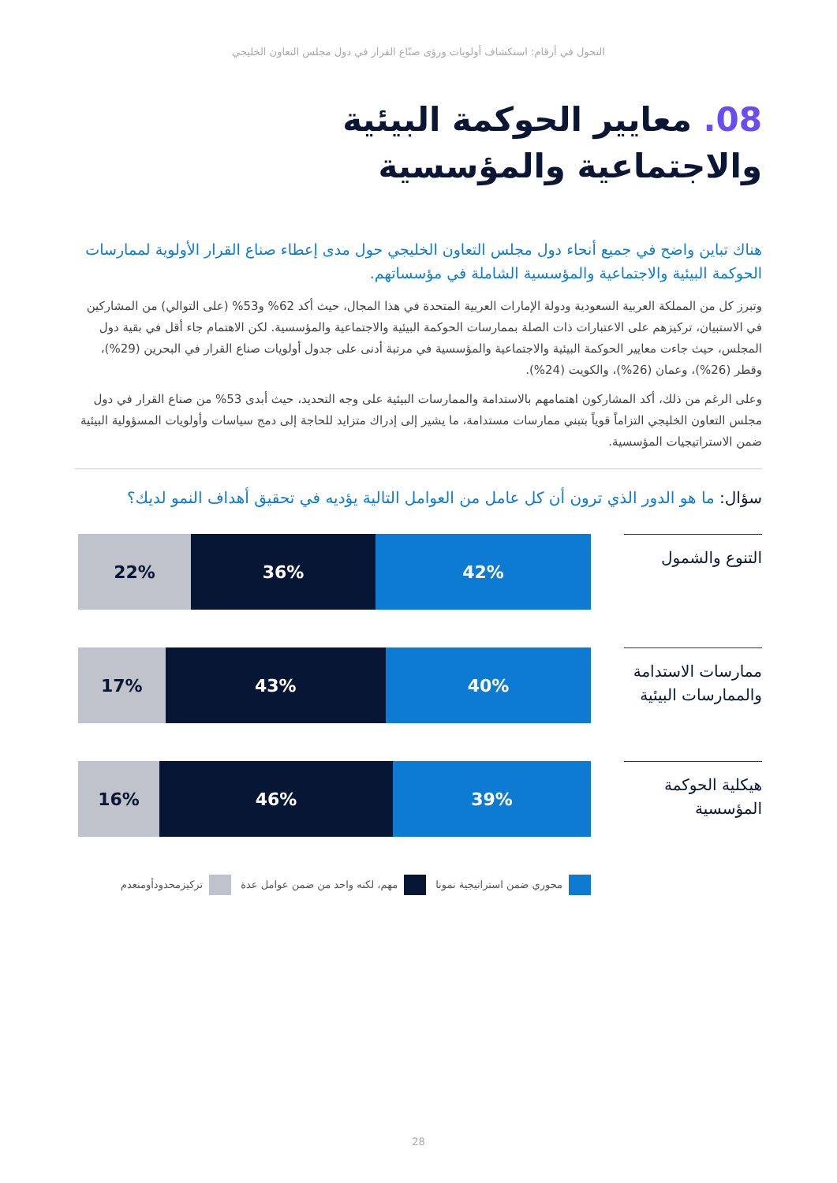التحول في أرقام: استكشاف أولويات ورؤى صنّاع القرار في دول مجلس التعاون الخليجي
08. معايير الحوكمة البيئية
والاجتماعية والمؤسسية
هناك تباين واضح في جميع أنحاء دول مجلس التعاون الخليجي حول مدى إعطاء صناع القرار الأولوية لممارسات الحوكمة البيئية والاجتماعية والمؤسسية الشاملة في مؤسساتهم.
وتبرز كل من المملكة العربية السعودية ودولة الإمارات العربية المتحدة في هذا المجال، حيث أكد 62% و53% (على التوالي) من المشاركين في الاستبيان، تركيزهم على الاعتبارات ذات الصلة بممارسات الحوكمة البيئية والاجتماعية والمؤسسية. لكن الاهتمام جاء أقل في بقية دول المجلس، حيث جاءت معايير الحوكمة البيئية والاجتماعية والمؤسسية في مرتبة أدنى على جدول أولويات صناع القرار في البحرين (29%)، وقطر (26%)، وعمان (26%)، والكويت (24%).
وعلى الرغم من ذلك، أكد المشاركون اهتمامهم بالاستدامة والممارسات البيئية على وجه التحديد، حيث أبدى 53% من صناع القرار في دول مجلس التعاون الخليجي التزاماً قوياً بتبني ممارسات مستدامة، ما يشير إلى إدراك متزايد للحاجة إلى دمج سياسات وأولويات المسؤولية البيئية ضمن الاستراتيجيات المؤسسية.
سؤال: ما هو الدور الذي ترون أن كل عامل من العوامل التالية يؤديه في تحقيق أهداف النمو لديك؟
التنوع والشمول
42% 36% 22%
ممارسات الاستدامة والممارسات البيئية
40% 43% 17%
هيكلية الحوكمة المؤسسية
39% 46% 16%
محوري ضمن استراتيجية نمونا مهم، لكنه واحد من ضمن عوامل عدة تركيزمحدودأومنعدم
28